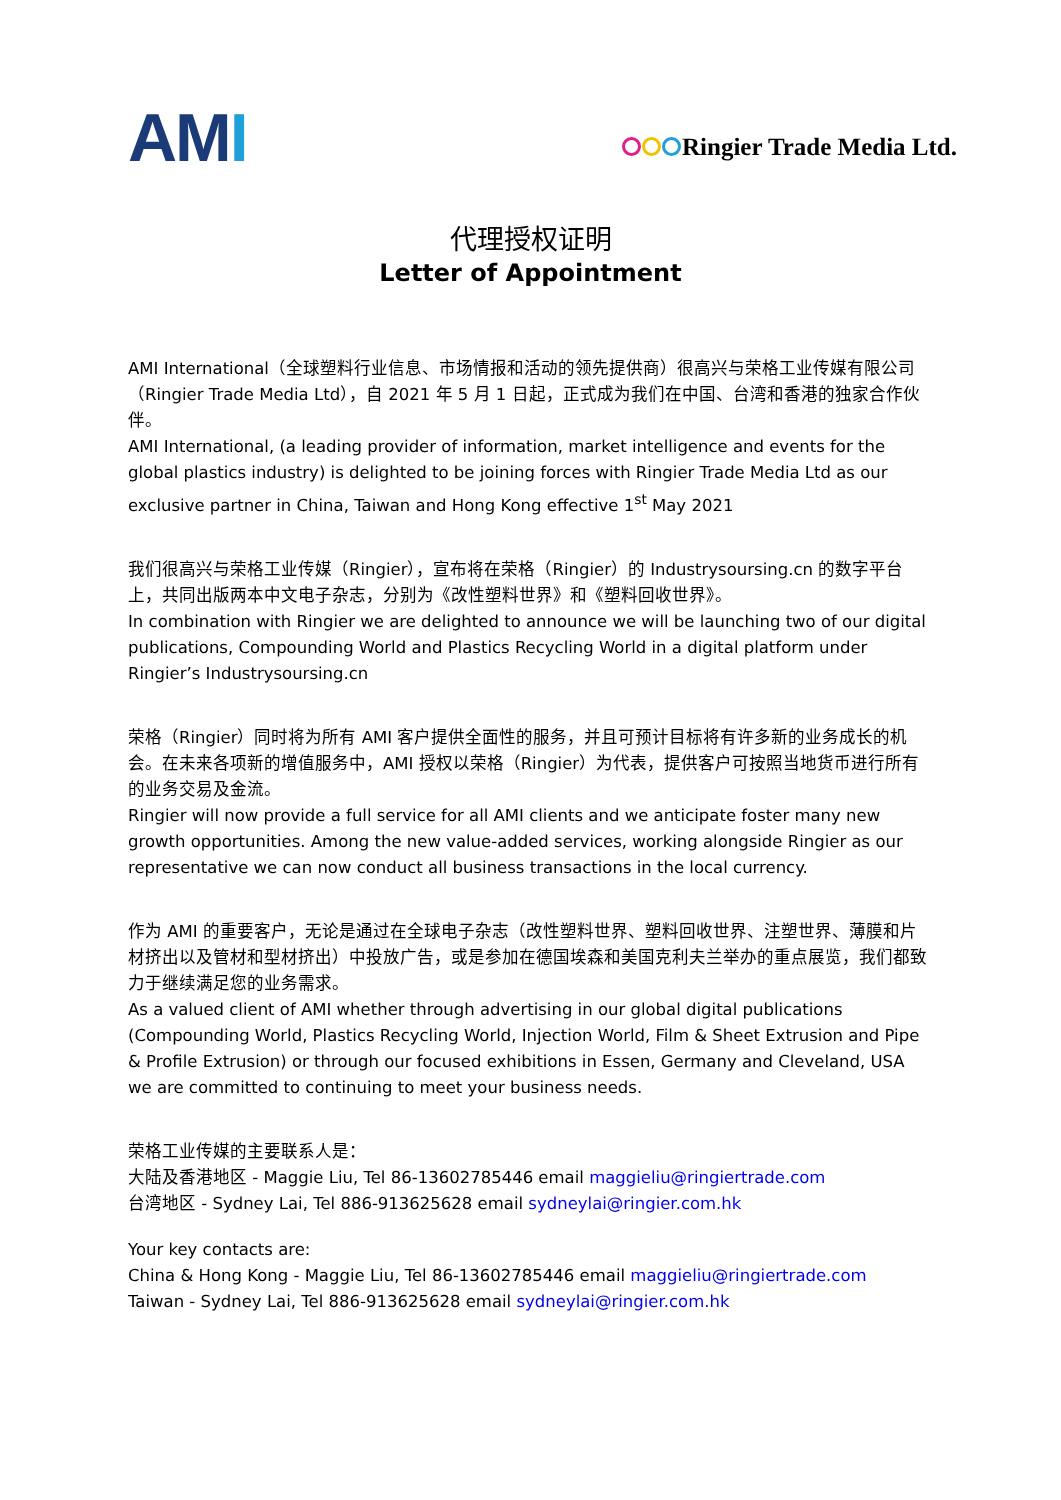AMI
Ringier Trade Media Ltd.
代理授权证明
Letter of Appointment
AMI International（全球塑料行业信息、市场情报和活动的领先提供商）很高兴与荣格工业传媒有限公司（Ringier Trade Media Ltd），自 2021 年 5 月 1 日起，正式成为我们在中国、台湾和香港的独家合作伙伴。
AMI International, (a leading provider of information, market intelligence and events for the global plastics industry) is delighted to be joining forces with Ringier Trade Media Ltd as our exclusive partner in China, Taiwan and Hong Kong effective 1<sup>st</sup> May 2021
我们很高兴与荣格工业传媒（Ringier），宣布将在荣格（Ringier）的 Industrysoursing.cn 的数字平台上，共同出版两本中文电子杂志，分别为《改性塑料世界》和《塑料回收世界》。
In combination with Ringier we are delighted to announce we will be launching two of our digital publications, Compounding World and Plastics Recycling World in a digital platform under Ringier’s Industrysoursing.cn
荣格（Ringier）同时将为所有 AMI 客户提供全面性的服务，并且可预计目标将有许多新的业务成长的机会。在未来各项新的增值服务中，AMI 授权以荣格（Ringier）为代表，提供客户可按照当地货币进行所有的业务交易及金流。
Ringier will now provide a full service for all AMI clients and we anticipate foster many new growth opportunities. Among the new value-added services, working alongside Ringier as our representative we can now conduct all business transactions in the local currency.
作为 AMI 的重要客户，无论是通过在全球电子杂志（改性塑料世界、塑料回收世界、注塑世界、薄膜和片材挤出以及管材和型材挤出）中投放广告，或是参加在德国埃森和美国克利夫兰举办的重点展览，我们都致力于继续满足您的业务需求。
As a valued client of AMI whether through advertising in our global digital publications (Compounding World, Plastics Recycling World, Injection World, Film & Sheet Extrusion and Pipe & Profile Extrusion) or through our focused exhibitions in Essen, Germany and Cleveland, USA we are committed to continuing to meet your business needs.
荣格工业传媒的主要联系人是：
大陆及香港地区 - Maggie Liu, Tel 86-13602785446 email maggieliu@ringiertrade.com
台湾地区 - Sydney Lai, Tel 886-913625628 email sydneylai@ringier.com.hk
Your key contacts are:
China & Hong Kong - Maggie Liu, Tel 86-13602785446 email maggieliu@ringiertrade.com
Taiwan - Sydney Lai, Tel 886-913625628 email sydneylai@ringier.com.hk